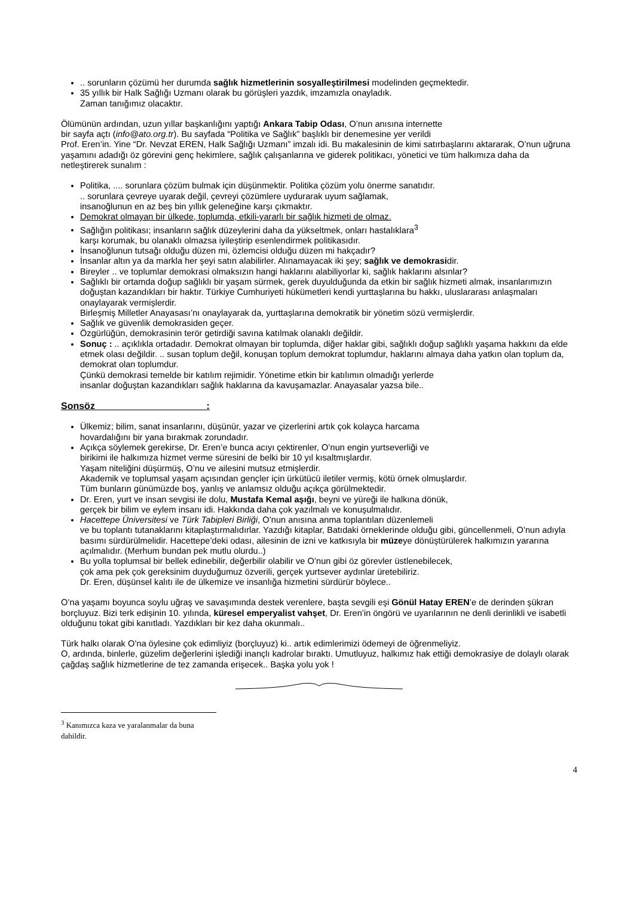.. sorunların çözümü her durumda sağlık hizmetlerinin sosyalleştirilmesi modelinden geçmektedir.
35 yıllık bir Halk Sağlığı Uzmanı olarak bu görüşleri yazdık, imzamızla onayladık.
Zaman tanığımız olacaktır.
Ölümünün ardından, uzun yıllar başkanlığını yaptığı Ankara Tabip Odası, O’nun anısına internette
bir sayfa açtı (info@ato.org.tr). Bu sayfada “Politika ve Sağlık” başlıklı bir denemesine yer verildi
Prof. Eren’in. Yine “Dr. Nevzat EREN, Halk Sağlığı Uzmanı” imzalı idi. Bu makalesinin de kimi satırbaşlarını aktararak, O’nun uğruna yaşamını adadığı öz görevini genç hekimlere, sağlık çalışanlarına ve giderek politikacı, yönetici ve tüm halkımıza daha da netleştirerek sunalım :
Politika, .... sorunlara çözüm bulmak için düşünmektir. Politika çözüm yolu önerme sanatıdır.
.. sorunlara çevreye uyarak değil, çevreyi çözümlere uydurarak uyum sağlamak,
insanoğlunun en az beş bin yıllık geleneğine karşı çıkmaktır.
Demokrat olmayan bir ülkede, toplumda, etkili-yararlı bir sağlık hizmeti de olmaz.
Sağlığın politikası; insanların sağlık düzeylerini daha da yükseltmek, onları hastalıklara<sup>3</sup>
karşı korumak, bu olanaklı olmazsa iyileştirip esenlendirmek politikasıdır.
İnsanoğlunun tutsağı olduğu düzen mi, özlemcisi olduğu düzen mi hakçadır?
İnsanlar altın ya da markla her şeyi satın alabilirler. Alınamayacak iki şey; sağlık ve demokrasidir.
Bireyler .. ve toplumlar demokrasi olmaksızın hangi haklarını alabiliyorlar ki, sağlık haklarını alsınlar?
Sağlıklı bir ortamda doğup sağlıklı bir yaşam sürmek, gerek duyulduğunda da etkin bir sağlık hizmeti almak, insanlarımızın doğuştan kazandıkları bir haktır. Türkiye Cumhuriyeti hükümetleri kendi yurttaşlarına bu hakkı, uluslararası anlaşmaları onaylayarak vermişlerdir.
Birleşmiş Milletler Anayasası’nı onaylayarak da, yurttaşlarına demokratik bir yönetim sözü vermişlerdir.
Sağlık ve güvenlik demokrasiden geçer.
Özgürlüğün, demokrasinin terör getirdiği savına katılmak olanaklı değildir.
Sonuç : .. açıklıkla ortadadır. Demokrat olmayan bir toplumda, diğer haklar gibi, sağlıklı doğup sağlıklı yaşama hakkını da elde etmek olası değildir. .. susan toplum değil, konuşan toplum demokrat toplumdur, haklarını almaya daha yatkın olan toplum da, demokrat olan toplumdur.
Çünkü demokrasi temelde bir katılım rejimidir. Yönetime etkin bir katılımın olmadığı yerlerde
insanlar doğuştan kazandıkları sağlık haklarına da kavuşamazlar. Anayasalar yazsa bile..
Sonsöz :
Ülkemiz; bilim, sanat insanlarını, düşünür, yazar ve çizerlerini artık çok kolayca harcama
hovardalığını bir yana bırakmak zorundadır.
Açıkça söylemek gerekirse, Dr. Eren’e bunca acıyı çektirenler, O’nun engin yurtseverliği ve
birikimi ile halkımıza hizmet verme süresini de belki bir 10 yıl kısaltmışlardır.
Yaşam niteliğini düşürmüş, O’nu ve ailesini mutsuz etmişlerdir.
Akademik ve toplumsal yaşam açısından gençler için ürkütücü iletiler vermiş, kötü örnek olmuşlardır.
Tüm bunların günümüzde boş, yanlış ve anlamsız olduğu açıkça görülmektedir.
Dr. Eren, yurt ve insan sevgisi ile dolu, Mustafa Kemal aşığı, beyni ve yüreği ile halkına dönük,
gerçek bir bilim ve eylem insanı idi. Hakkında daha çok yazılmalı ve konuşulmalıdır.
Hacettepe Üniversitesi ve Türk Tabipleri Birliği, O’nun anısına anma toplantıları düzenlemeli
ve bu toplantı tutanaklarını kitaplaştırmalıdırlar. Yazdığı kitaplar, Batıdaki örneklerinde olduğu gibi, güncellenmeli, O’nun adıyla basımı sürdürülmelidir. Hacettepe’deki odası, ailesinin de izni ve katkısıyla bir müzeye dönüştürülerek halkımızın yararına açılmalıdır. (Merhum bundan pek mutlu olurdu..)
Bu yolla toplumsal bir bellek edinebilir, değerbilir olabilir ve O’nun gibi öz görevler üstlenebilecek,
çok ama pek çok gereksinim duyduğumuz özverili, gerçek yurtsever aydınlar üretebiliriz.
Dr. Eren, düşünsel kalıtı ile de ülkemize ve insanlığa hizmetini sürdürür böylece..
O’na yaşamı boyunca soylu uğraş ve savaşımında destek verenlere, başta sevgili eşi Gönül Hatay EREN’e de derinden şükran borçluyuz. Bizi terk edişinin 10. yılında, küresel emperyalist vahşet, Dr. Eren’in öngörü ve uyarılarının ne denli derinlikli ve isabetli olduğunu tokat gibi kanıtladı. Yazdıkları bir kez daha okunmalı..
Türk halkı olarak O’na öylesine çok edimliyiz (borçluyuz) ki.. artık edimlerimizi ödemeyi de öğrenmeliyiz.
O, ardında, binlerle, güzelim değerlerini işlediği inançlı kadrolar bıraktı. Umutluyuz, halkımız hak ettiği demokrasiye de dolaylı olarak çağdaş sağlık hizmetlerine de tez zamanda erişecek.. Başka yolu yok !
<sup>3</sup> Kanımızca kaza ve yaralanmalar da buna dahildir.
4